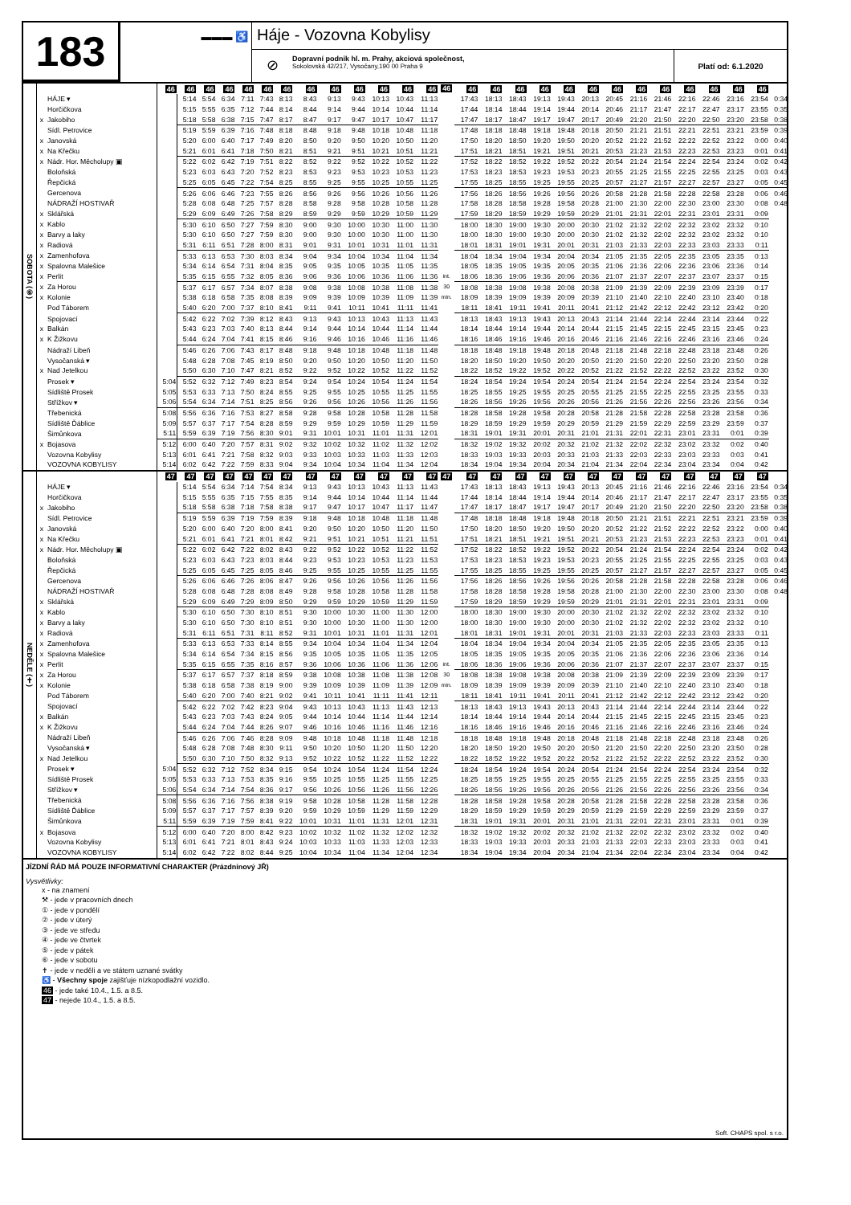183
▬▬▬ ♿
Háje - Vozovna Kobylisy
⊘
Dopravní podnik hl. m. Prahy, akciová společnost,
Sokolovská 42/217, Vysočany,190 00 Praha 9
Platí od: 6.1.2020
| SOBOTA (⑥) | | | 46 | 46 | 46 | 46 | 46 | 46 | 46 | 46 | 46 | 46 | 46 | 46 | 46 | 46 | 46 | 46 | 46 | 46 | 46 | 46 | 46 | 46 | 46 | 46 | 46 | 46 | 46 | |
| | | HÁJE ▾ | | 5:14 | 5:54 | 6:34 | 7:11 | 7:43 | 8:13 | 8:43 | 9:13 | 9:43 | 10:13 | 10:43 | 11:13 | | 17:43 | 18:13 | 18:43 | 19:13 | 19:43 | 20:13 | 20:45 | 21:16 | 21:46 | 22:16 | 22:46 | 23:16 | 23:54 | 0:34 |
| | | Horčičkova | | 5:15 | 5:55 | 6:35 | 7:12 | 7:44 | 8:14 | 8:44 | 9:14 | 9:44 | 10:14 | 10:44 | 11:14 | | 17:44 | 18:14 | 18:44 | 19:14 | 19:44 | 20:14 | 20:46 | 21:17 | 21:47 | 22:17 | 22:47 | 23:17 | 23:55 | 0:35 |
| | x | Jakobiho | | 5:18 | 5:58 | 6:38 | 7:15 | 7:47 | 8:17 | 8:47 | 9:17 | 9:47 | 10:17 | 10:47 | 11:17 | | 17:47 | 18:17 | 18:47 | 19:17 | 19:47 | 20:17 | 20:49 | 21:20 | 21:50 | 22:20 | 22:50 | 23:20 | 23:58 | 0:38 |
| | | Sídl. Petrovice | | 5:19 | 5:59 | 6:39 | 7:16 | 7:48 | 8:18 | 8:48 | 9:18 | 9:48 | 10:18 | 10:48 | 11:18 | | 17:48 | 18:18 | 18:48 | 19:18 | 19:48 | 20:18 | 20:50 | 21:21 | 21:51 | 22:21 | 22:51 | 23:21 | 23:59 | 0:39 |
| | x | Janovská | | 5:20 | 6:00 | 6:40 | 7:17 | 7:49 | 8:20 | 8:50 | 9:20 | 9:50 | 10:20 | 10:50 | 11:20 | | 17:50 | 18:20 | 18:50 | 19:20 | 19:50 | 20:20 | 20:52 | 21:22 | 21:52 | 22:22 | 22:52 | 23:22 | 0:00 | 0:40 |
| | x | Na Křečku | | 5:21 | 6:01 | 6:41 | 7:18 | 7:50 | 8:21 | 8:51 | 9:21 | 9:51 | 10:21 | 10:51 | 11:21 | | 17:51 | 18:21 | 18:51 | 19:21 | 19:51 | 20:21 | 20:53 | 21:23 | 21:53 | 22:23 | 22:53 | 23:23 | 0:01 | 0:41 |
| | x | Nádr. Hor. Měcholupy ▣ | | 5:22 | 6:02 | 6:42 | 7:19 | 7:51 | 8:22 | 8:52 | 9:22 | 9:52 | 10:22 | 10:52 | 11:22 | | 17:52 | 18:22 | 18:52 | 19:22 | 19:52 | 20:22 | 20:54 | 21:24 | 21:54 | 22:24 | 22:54 | 23:24 | 0:02 | 0:42 |
| | | Boloňská | | 5:23 | 6:03 | 6:43 | 7:20 | 7:52 | 8:23 | 8:53 | 9:23 | 9:53 | 10:23 | 10:53 | 11:23 | | 17:53 | 18:23 | 18:53 | 19:23 | 19:53 | 20:23 | 20:55 | 21:25 | 21:55 | 22:25 | 22:55 | 23:25 | 0:03 | 0:43 |
| | | Řepčická | | 5:25 | 6:05 | 6:45 | 7:22 | 7:54 | 8:25 | 8:55 | 9:25 | 9:55 | 10:25 | 10:55 | 11:25 | | 17:55 | 18:25 | 18:55 | 19:25 | 19:55 | 20:25 | 20:57 | 21:27 | 21:57 | 22:27 | 22:57 | 23:27 | 0:05 | 0:45 |
| | | Gercenova | | 5:26 | 6:06 | 6:46 | 7:23 | 7:55 | 8:26 | 8:56 | 9:26 | 9:56 | 10:26 | 10:56 | 11:26 | | 17:56 | 18:26 | 18:56 | 19:26 | 19:56 | 20:26 | 20:58 | 21:28 | 21:58 | 22:28 | 22:58 | 23:28 | 0:06 | 0:46 |
| | | NÁDRAŽÍ HOSTIVAŘ | | 5:28 | 6:08 | 6:48 | 7:25 | 7:57 | 8:28 | 8:58 | 9:28 | 9:58 | 10:28 | 10:58 | 11:28 | | 17:58 | 18:28 | 18:58 | 19:28 | 19:58 | 20:28 | 21:00 | 21:30 | 22:00 | 22:30 | 23:00 | 23:30 | 0:08 | 0:48 |
| | x | Sklářská | | 5:29 | 6:09 | 6:49 | 7:26 | 7:58 | 8:29 | 8:59 | 9:29 | 9:59 | 10:29 | 10:59 | 11:29 | | 17:59 | 18:29 | 18:59 | 19:29 | 19:59 | 20:29 | 21:01 | 21:31 | 22:01 | 22:31 | 23:01 | 23:31 | 0:09 | |
| | x | Kablo | | 5:30 | 6:10 | 6:50 | 7:27 | 7:59 | 8:30 | 9:00 | 9:30 | 10:00 | 10:30 | 11:00 | 11:30 | | 18:00 | 18:30 | 19:00 | 19:30 | 20:00 | 20:30 | 21:02 | 21:32 | 22:02 | 22:32 | 23:02 | 23:32 | 0:10 | |
| | x | Barvy a laky | | 5:30 | 6:10 | 6:50 | 7:27 | 7:59 | 8:30 | 9:00 | 9:30 | 10:00 | 10:30 | 11:00 | 11:30 | | 18:00 | 18:30 | 19:00 | 19:30 | 20:00 | 20:30 | 21:02 | 21:32 | 22:02 | 22:32 | 23:02 | 23:32 | 0:10 | |
| | x | Radiová | | 5:31 | 6:11 | 6:51 | 7:28 | 8:00 | 8:31 | 9:01 | 9:31 | 10:01 | 10:31 | 11:01 | 11:31 | | 18:01 | 18:31 | 19:01 | 19:31 | 20:01 | 20:31 | 21:03 | 21:33 | 22:03 | 22:33 | 23:03 | 23:33 | 0:11 | |
| | x | Zamenhofova | | 5:33 | 6:13 | 6:53 | 7:30 | 8:03 | 8:34 | 9:04 | 9:34 | 10:04 | 10:34 | 11:04 | 11:34 | | 18:04 | 18:34 | 19:04 | 19:34 | 20:04 | 20:34 | 21:05 | 21:35 | 22:05 | 22:35 | 23:05 | 23:35 | 0:13 | |
| | x | Spalovna Malešice | | 5:34 | 6:14 | 6:54 | 7:31 | 8:04 | 8:35 | 9:05 | 9:35 | 10:05 | 10:35 | 11:05 | 11:35 | | 18:05 | 18:35 | 19:05 | 19:35 | 20:05 | 20:35 | 21:06 | 21:36 | 22:06 | 22:36 | 23:06 | 23:36 | 0:14 | |
| | x | Perlit | | 5:35 | 6:15 | 6:55 | 7:32 | 8:05 | 8:36 | 9:06 | 9:36 | 10:06 | 10:36 | 11:06 | 11:36 | int. | 18:06 | 18:36 | 19:06 | 19:36 | 20:06 | 20:36 | 21:07 | 21:37 | 22:07 | 22:37 | 23:07 | 23:37 | 0:15 | |
| | x | Za Horou | | 5:37 | 6:17 | 6:57 | 7:34 | 8:07 | 8:38 | 9:08 | 9:38 | 10:08 | 10:38 | 11:08 | 11:38 | 30 | 18:08 | 18:38 | 19:08 | 19:38 | 20:08 | 20:38 | 21:09 | 21:39 | 22:09 | 22:39 | 23:09 | 23:39 | 0:17 | |
| | x | Kolonie | | 5:38 | 6:18 | 6:58 | 7:35 | 8:08 | 8:39 | 9:09 | 9:39 | 10:09 | 10:39 | 11:09 | 11:39 | min. | 18:09 | 18:39 | 19:09 | 19:39 | 20:09 | 20:39 | 21:10 | 21:40 | 22:10 | 22:40 | 23:10 | 23:40 | 0:18 | |
| | | Pod Táborem | | 5:40 | 6:20 | 7:00 | 7:37 | 8:10 | 8:41 | 9:11 | 9:41 | 10:11 | 10:41 | 11:11 | 11:41 | | 18:11 | 18:41 | 19:11 | 19:41 | 20:11 | 20:41 | 21:12 | 21:42 | 22:12 | 22:42 | 23:12 | 23:42 | 0:20 | |
| | | Spojovací | | 5:42 | 6:22 | 7:02 | 7:39 | 8:12 | 8:43 | 9:13 | 9:43 | 10:13 | 10:43 | 11:13 | 11:43 | | 18:13 | 18:43 | 19:13 | 19:43 | 20:13 | 20:43 | 21:14 | 21:44 | 22:14 | 22:44 | 23:14 | 23:44 | 0:22 | |
| | x | Balkán | | 5:43 | 6:23 | 7:03 | 7:40 | 8:13 | 8:44 | 9:14 | 9:44 | 10:14 | 10:44 | 11:14 | 11:44 | | 18:14 | 18:44 | 19:14 | 19:44 | 20:14 | 20:44 | 21:15 | 21:45 | 22:15 | 22:45 | 23:15 | 23:45 | 0:23 | |
| | x | K Žižkovu | | 5:44 | 6:24 | 7:04 | 7:41 | 8:15 | 8:46 | 9:16 | 9:46 | 10:16 | 10:46 | 11:16 | 11:46 | | 18:16 | 18:46 | 19:16 | 19:46 | 20:16 | 20:46 | 21:16 | 21:46 | 22:16 | 22:46 | 23:16 | 23:46 | 0:24 | |
| | | Nádraží Libeň | | 5:46 | 6:26 | 7:06 | 7:43 | 8:17 | 8:48 | 9:18 | 9:48 | 10:18 | 10:48 | 11:18 | 11:48 | | 18:18 | 18:48 | 19:18 | 19:48 | 20:18 | 20:48 | 21:18 | 21:48 | 22:18 | 22:48 | 23:18 | 23:48 | 0:26 | |
| | | Vysočanská ▾ | | 5:48 | 6:28 | 7:08 | 7:45 | 8:19 | 8:50 | 9:20 | 9:50 | 10:20 | 10:50 | 11:20 | 11:50 | | 18:20 | 18:50 | 19:20 | 19:50 | 20:20 | 20:50 | 21:20 | 21:50 | 22:20 | 22:50 | 23:20 | 23:50 | 0:28 | |
| | x | Nad Jetelkou | | 5:50 | 6:30 | 7:10 | 7:47 | 8:21 | 8:52 | 9:22 | 9:52 | 10:22 | 10:52 | 11:22 | 11:52 | | 18:22 | 18:52 | 19:22 | 19:52 | 20:22 | 20:52 | 21:22 | 21:52 | 22:22 | 22:52 | 23:22 | 23:52 | 0:30 | |
| | | Prosek ▾ | 5:04 | 5:52 | 6:32 | 7:12 | 7:49 | 8:23 | 8:54 | 9:24 | 9:54 | 10:24 | 10:54 | 11:24 | 11:54 | | 18:24 | 18:54 | 19:24 | 19:54 | 20:24 | 20:54 | 21:24 | 21:54 | 22:24 | 22:54 | 23:24 | 23:54 | 0:32 | |
| | | Sídliště Prosek | 5:05 | 5:53 | 6:33 | 7:13 | 7:50 | 8:24 | 8:55 | 9:25 | 9:55 | 10:25 | 10:55 | 11:25 | 11:55 | | 18:25 | 18:55 | 19:25 | 19:55 | 20:25 | 20:55 | 21:25 | 21:55 | 22:25 | 22:55 | 23:25 | 23:55 | 0:33 | |
| | | Střížkov ▾ | 5:06 | 5:54 | 6:34 | 7:14 | 7:51 | 8:25 | 8:56 | 9:26 | 9:56 | 10:26 | 10:56 | 11:26 | 11:56 | | 18:26 | 18:56 | 19:26 | 19:56 | 20:26 | 20:56 | 21:26 | 21:56 | 22:26 | 22:56 | 23:26 | 23:56 | 0:34 | |
| | | Třebenická | 5:08 | 5:56 | 6:36 | 7:16 | 7:53 | 8:27 | 8:58 | 9:28 | 9:58 | 10:28 | 10:58 | 11:28 | 11:58 | | 18:28 | 18:58 | 19:28 | 19:58 | 20:28 | 20:58 | 21:28 | 21:58 | 22:28 | 22:58 | 23:28 | 23:58 | 0:36 | |
| | | Sídliště Ďáblice | 5:09 | 5:57 | 6:37 | 7:17 | 7:54 | 8:28 | 8:59 | 9:29 | 9:59 | 10:29 | 10:59 | 11:29 | 11:59 | | 18:29 | 18:59 | 19:29 | 19:59 | 20:29 | 20:59 | 21:29 | 21:59 | 22:29 | 22:59 | 23:29 | 23:59 | 0:37 | |
| | | Šimůnkova | 5:11 | 5:59 | 6:39 | 7:19 | 7:56 | 8:30 | 9:01 | 9:31 | 10:01 | 10:31 | 11:01 | 11:31 | 12:01 | | 18:31 | 19:01 | 19:31 | 20:01 | 20:31 | 21:01 | 21:31 | 22:01 | 22:31 | 23:01 | 23:31 | 0:01 | 0:39 | |
| | x | Bojasova | 5:12 | 6:00 | 6:40 | 7:20 | 7:57 | 8:31 | 9:02 | 9:32 | 10:02 | 10:32 | 11:02 | 11:32 | 12:02 | | 18:32 | 19:02 | 19:32 | 20:02 | 20:32 | 21:02 | 21:32 | 22:02 | 22:32 | 23:02 | 23:32 | 0:02 | 0:40 | |
| | | Vozovna Kobylisy | 5:13 | 6:01 | 6:41 | 7:21 | 7:58 | 8:32 | 9:03 | 9:33 | 10:03 | 10:33 | 11:03 | 11:33 | 12:03 | | 18:33 | 19:03 | 19:33 | 20:03 | 20:33 | 21:03 | 21:33 | 22:03 | 22:33 | 23:03 | 23:33 | 0:03 | 0:41 | |
| | | VOZOVNA KOBYLISY | 5:14 | 6:02 | 6:42 | 7:22 | 7:59 | 8:33 | 9:04 | 9:34 | 10:04 | 10:34 | 11:04 | 11:34 | 12:04 | | 18:34 | 19:04 | 19:34 | 20:04 | 20:34 | 21:04 | 21:34 | 22:04 | 22:34 | 23:04 | 23:34 | 0:04 | 0:42 | |
| NEDĚLE (✝) | | | 47 | 47 | 47 | 47 | 47 | 47 | 47 | 47 | 47 | 47 | 47 | 47 | 47 | 47 | 47 | 47 | 47 | 47 | 47 | 47 | 47 | 47 | 47 | 47 | 47 | 47 | 47 | |
| | | HÁJE ▾ | | 5:14 | 5:54 | 6:34 | 7:14 | 7:54 | 8:34 | 9:13 | 9:43 | 10:13 | 10:43 | 11:13 | 11:43 | | 17:43 | 18:13 | 18:43 | 19:13 | 19:43 | 20:13 | 20:45 | 21:16 | 21:46 | 22:16 | 22:46 | 23:16 | 23:54 | 0:34 |
| | | Horčičkova | | 5:15 | 5:55 | 6:35 | 7:15 | 7:55 | 8:35 | 9:14 | 9:44 | 10:14 | 10:44 | 11:14 | 11:44 | | 17:44 | 18:14 | 18:44 | 19:14 | 19:44 | 20:14 | 20:46 | 21:17 | 21:47 | 22:17 | 22:47 | 23:17 | 23:55 | 0:35 |
| | x | Jakobiho | | 5:18 | 5:58 | 6:38 | 7:18 | 7:58 | 8:38 | 9:17 | 9:47 | 10:17 | 10:47 | 11:17 | 11:47 | | 17:47 | 18:17 | 18:47 | 19:17 | 19:47 | 20:17 | 20:49 | 21:20 | 21:50 | 22:20 | 22:50 | 23:20 | 23:58 | 0:38 |
| | | Sídl. Petrovice | | 5:19 | 5:59 | 6:39 | 7:19 | 7:59 | 8:39 | 9:18 | 9:48 | 10:18 | 10:48 | 11:18 | 11:48 | | 17:48 | 18:18 | 18:48 | 19:18 | 19:48 | 20:18 | 20:50 | 21:21 | 21:51 | 22:21 | 22:51 | 23:21 | 23:59 | 0:39 |
| | x | Janovská | | 5:20 | 6:00 | 6:40 | 7:20 | 8:00 | 8:41 | 9:20 | 9:50 | 10:20 | 10:50 | 11:20 | 11:50 | | 17:50 | 18:20 | 18:50 | 19:20 | 19:50 | 20:20 | 20:52 | 21:22 | 21:52 | 22:22 | 22:52 | 23:22 | 0:00 | 0:40 |
| | x | Na Křečku | | 5:21 | 6:01 | 6:41 | 7:21 | 8:01 | 8:42 | 9:21 | 9:51 | 10:21 | 10:51 | 11:21 | 11:51 | | 17:51 | 18:21 | 18:51 | 19:21 | 19:51 | 20:21 | 20:53 | 21:23 | 21:53 | 22:23 | 22:53 | 23:23 | 0:01 | 0:41 |
| | x | Nádr. Hor. Měcholupy ▣ | | 5:22 | 6:02 | 6:42 | 7:22 | 8:02 | 8:43 | 9:22 | 9:52 | 10:22 | 10:52 | 11:22 | 11:52 | | 17:52 | 18:22 | 18:52 | 19:22 | 19:52 | 20:22 | 20:54 | 21:24 | 21:54 | 22:24 | 22:54 | 23:24 | 0:02 | 0:42 |
| | | Boloňská | | 5:23 | 6:03 | 6:43 | 7:23 | 8:03 | 8:44 | 9:23 | 9:53 | 10:23 | 10:53 | 11:23 | 11:53 | | 17:53 | 18:23 | 18:53 | 19:23 | 19:53 | 20:23 | 20:55 | 21:25 | 21:55 | 22:25 | 22:55 | 23:25 | 0:03 | 0:43 |
| | | Řepčická | | 5:25 | 6:05 | 6:45 | 7:25 | 8:05 | 8:46 | 9:25 | 9:55 | 10:25 | 10:55 | 11:25 | 11:55 | | 17:55 | 18:25 | 18:55 | 19:25 | 19:55 | 20:25 | 20:57 | 21:27 | 21:57 | 22:27 | 22:57 | 23:27 | 0:05 | 0:45 |
| | | Gercenova | | 5:26 | 6:06 | 6:46 | 7:26 | 8:06 | 8:47 | 9:26 | 9:56 | 10:26 | 10:56 | 11:26 | 11:56 | | 17:56 | 18:26 | 18:56 | 19:26 | 19:56 | 20:26 | 20:58 | 21:28 | 21:58 | 22:28 | 22:58 | 23:28 | 0:06 | 0:46 |
| | | NÁDRAŽÍ HOSTIVAŘ | | 5:28 | 6:08 | 6:48 | 7:28 | 8:08 | 8:49 | 9:28 | 9:58 | 10:28 | 10:58 | 11:28 | 11:58 | | 17:58 | 18:28 | 18:58 | 19:28 | 19:58 | 20:28 | 21:00 | 21:30 | 22:00 | 22:30 | 23:00 | 23:30 | 0:08 | 0:48 |
| | x | Sklářská | | 5:29 | 6:09 | 6:49 | 7:29 | 8:09 | 8:50 | 9:29 | 9:59 | 10:29 | 10:59 | 11:29 | 11:59 | | 17:59 | 18:29 | 18:59 | 19:29 | 19:59 | 20:29 | 21:01 | 21:31 | 22:01 | 22:31 | 23:01 | 23:31 | 0:09 | |
| | x | Kablo | | 5:30 | 6:10 | 6:50 | 7:30 | 8:10 | 8:51 | 9:30 | 10:00 | 10:30 | 11:00 | 11:30 | 12:00 | | 18:00 | 18:30 | 19:00 | 19:30 | 20:00 | 20:30 | 21:02 | 21:32 | 22:02 | 22:32 | 23:02 | 23:32 | 0:10 | |
| | x | Barvy a laky | | 5:30 | 6:10 | 6:50 | 7:30 | 8:10 | 8:51 | 9:30 | 10:00 | 10:30 | 11:00 | 11:30 | 12:00 | | 18:00 | 18:30 | 19:00 | 19:30 | 20:00 | 20:30 | 21:02 | 21:32 | 22:02 | 22:32 | 23:02 | 23:32 | 0:10 | |
| | x | Radiová | | 5:31 | 6:11 | 6:51 | 7:31 | 8:11 | 8:52 | 9:31 | 10:01 | 10:31 | 11:01 | 11:31 | 12:01 | | 18:01 | 18:31 | 19:01 | 19:31 | 20:01 | 20:31 | 21:03 | 21:33 | 22:03 | 22:33 | 23:03 | 23:33 | 0:11 | |
| | x | Zamenhofova | | 5:33 | 6:13 | 6:53 | 7:33 | 8:14 | 8:55 | 9:34 | 10:04 | 10:34 | 11:04 | 11:34 | 12:04 | | 18:04 | 18:34 | 19:04 | 19:34 | 20:04 | 20:34 | 21:05 | 21:35 | 22:05 | 22:35 | 23:05 | 23:35 | 0:13 | |
| | x | Spalovna Malešice | | 5:34 | 6:14 | 6:54 | 7:34 | 8:15 | 8:56 | 9:35 | 10:05 | 10:35 | 11:05 | 11:35 | 12:05 | | 18:05 | 18:35 | 19:05 | 19:35 | 20:05 | 20:35 | 21:06 | 21:36 | 22:06 | 22:36 | 23:06 | 23:36 | 0:14 | |
| | x | Perlit | | 5:35 | 6:15 | 6:55 | 7:35 | 8:16 | 8:57 | 9:36 | 10:06 | 10:36 | 11:06 | 11:36 | 12:06 | int. | 18:06 | 18:36 | 19:06 | 19:36 | 20:06 | 20:36 | 21:07 | 21:37 | 22:07 | 22:37 | 23:07 | 23:37 | 0:15 | |
| | x | Za Horou | | 5:37 | 6:17 | 6:57 | 7:37 | 8:18 | 8:59 | 9:38 | 10:08 | 10:38 | 11:08 | 11:38 | 12:08 | 30 | 18:08 | 18:38 | 19:08 | 19:38 | 20:08 | 20:38 | 21:09 | 21:39 | 22:09 | 22:39 | 23:09 | 23:39 | 0:17 | |
| | x | Kolonie | | 5:38 | 6:18 | 6:58 | 7:38 | 8:19 | 9:00 | 9:39 | 10:09 | 10:39 | 11:09 | 11:39 | 12:09 | min. | 18:09 | 18:39 | 19:09 | 19:39 | 20:09 | 20:39 | 21:10 | 21:40 | 22:10 | 22:40 | 23:10 | 23:40 | 0:18 | |
| | | Pod Táborem | | 5:40 | 6:20 | 7:00 | 7:40 | 8:21 | 9:02 | 9:41 | 10:11 | 10:41 | 11:11 | 11:41 | 12:11 | | 18:11 | 18:41 | 19:11 | 19:41 | 20:11 | 20:41 | 21:12 | 21:42 | 22:12 | 22:42 | 23:12 | 23:42 | 0:20 | |
| | | Spojovací | | 5:42 | 6:22 | 7:02 | 7:42 | 8:23 | 9:04 | 9:43 | 10:13 | 10:43 | 11:13 | 11:43 | 12:13 | | 18:13 | 18:43 | 19:13 | 19:43 | 20:13 | 20:43 | 21:14 | 21:44 | 22:14 | 22:44 | 23:14 | 23:44 | 0:22 | |
| | x | Balkán | | 5:43 | 6:23 | 7:03 | 7:43 | 8:24 | 9:05 | 9:44 | 10:14 | 10:44 | 11:14 | 11:44 | 12:14 | | 18:14 | 18:44 | 19:14 | 19:44 | 20:14 | 20:44 | 21:15 | 21:45 | 22:15 | 22:45 | 23:15 | 23:45 | 0:23 | |
| | x | K Žižkovu | | 5:44 | 6:24 | 7:04 | 7:44 | 8:26 | 9:07 | 9:46 | 10:16 | 10:46 | 11:16 | 11:46 | 12:16 | | 18:16 | 18:46 | 19:16 | 19:46 | 20:16 | 20:46 | 21:16 | 21:46 | 22:16 | 22:46 | 23:16 | 23:46 | 0:24 | |
| | | Nádraží Libeň | | 5:46 | 6:26 | 7:06 | 7:46 | 8:28 | 9:09 | 9:48 | 10:18 | 10:48 | 11:18 | 11:48 | 12:18 | | 18:18 | 18:48 | 19:18 | 19:48 | 20:18 | 20:48 | 21:18 | 21:48 | 22:18 | 22:48 | 23:18 | 23:48 | 0:26 | |
| | | Vysočanská ▾ | | 5:48 | 6:28 | 7:08 | 7:48 | 8:30 | 9:11 | 9:50 | 10:20 | 10:50 | 11:20 | 11:50 | 12:20 | | 18:20 | 18:50 | 19:20 | 19:50 | 20:20 | 20:50 | 21:20 | 21:50 | 22:20 | 22:50 | 23:20 | 23:50 | 0:28 | |
| | x | Nad Jetelkou | | 5:50 | 6:30 | 7:10 | 7:50 | 8:32 | 9:13 | 9:52 | 10:22 | 10:52 | 11:22 | 11:52 | 12:22 | | 18:22 | 18:52 | 19:22 | 19:52 | 20:22 | 20:52 | 21:22 | 21:52 | 22:22 | 22:52 | 23:22 | 23:52 | 0:30 | |
| | | Prosek ▾ | 5:04 | 5:52 | 6:32 | 7:12 | 7:52 | 8:34 | 9:15 | 9:54 | 10:24 | 10:54 | 11:24 | 11:54 | 12:24 | | 18:24 | 18:54 | 19:24 | 19:54 | 20:24 | 20:54 | 21:24 | 21:54 | 22:24 | 22:54 | 23:24 | 23:54 | 0:32 | |
| | | Sídliště Prosek | 5:05 | 5:53 | 6:33 | 7:13 | 7:53 | 8:35 | 9:16 | 9:55 | 10:25 | 10:55 | 11:25 | 11:55 | 12:25 | | 18:25 | 18:55 | 19:25 | 19:55 | 20:25 | 20:55 | 21:25 | 21:55 | 22:25 | 22:55 | 23:25 | 23:55 | 0:33 | |
| | | Střížkov ▾ | 5:06 | 5:54 | 6:34 | 7:14 | 7:54 | 8:36 | 9:17 | 9:56 | 10:26 | 10:56 | 11:26 | 11:56 | 12:26 | | 18:26 | 18:56 | 19:26 | 19:56 | 20:26 | 20:56 | 21:26 | 21:56 | 22:26 | 22:56 | 23:26 | 23:56 | 0:34 | |
| | | Třebenická | 5:08 | 5:56 | 6:36 | 7:16 | 7:56 | 8:38 | 9:19 | 9:58 | 10:28 | 10:58 | 11:28 | 11:58 | 12:28 | | 18:28 | 18:58 | 19:28 | 19:58 | 20:28 | 20:58 | 21:28 | 21:58 | 22:28 | 22:58 | 23:28 | 23:58 | 0:36 | |
| | | Sídliště Ďáblice | 5:09 | 5:57 | 6:37 | 7:17 | 7:57 | 8:39 | 9:20 | 9:59 | 10:29 | 10:59 | 11:29 | 11:59 | 12:29 | | 18:29 | 18:59 | 19:29 | 19:59 | 20:29 | 20:59 | 21:29 | 21:59 | 22:29 | 22:59 | 23:29 | 23:59 | 0:37 | |
| | | Šimůnkova | 5:11 | 5:59 | 6:39 | 7:19 | 7:59 | 8:41 | 9:22 | 10:01 | 10:31 | 11:01 | 11:31 | 12:01 | 12:31 | | 18:31 | 19:01 | 19:31 | 20:01 | 20:31 | 21:01 | 21:31 | 22:01 | 22:31 | 23:01 | 23:31 | 0:01 | 0:39 | |
| | x | Bojasova | 5:12 | 6:00 | 6:40 | 7:20 | 8:00 | 8:42 | 9:23 | 10:02 | 10:32 | 11:02 | 11:32 | 12:02 | 12:32 | | 18:32 | 19:02 | 19:32 | 20:02 | 20:32 | 21:02 | 21:32 | 22:02 | 22:32 | 23:02 | 23:32 | 0:02 | 0:40 | |
| | | Vozovna Kobylisy | 5:13 | 6:01 | 6:41 | 7:21 | 8:01 | 8:43 | 9:24 | 10:03 | 10:33 | 11:03 | 11:33 | 12:03 | 12:33 | | 18:33 | 19:03 | 19:33 | 20:03 | 20:33 | 21:03 | 21:33 | 22:03 | 22:33 | 23:03 | 23:33 | 0:03 | 0:41 | |
| | | VOZOVNA KOBYLISY | 5:14 | 6:02 | 6:42 | 7:22 | 8:02 | 8:44 | 9:25 | 10:04 | 10:34 | 11:04 | 11:34 | 12:04 | 12:34 | | 18:34 | 19:04 | 19:34 | 20:04 | 20:34 | 21:04 | 21:34 | 22:04 | 22:34 | 23:04 | 23:34 | 0:04 | 0:42 | |
JÍZDNÍ ŘÁD MÁ POUZE INFORMATIVNÍ CHARAKTER (Prázdninový JŘ)
Vysvětlivky:
x - na znamení
⚒ - jede v pracovních dnech
① - jede v pondělí
② - jede v úterý
③ - jede ve středu
④ - jede ve čtvrtek
⑤ - jede v pátek
⑥ - jede v sobotu
✝ - jede v neděli a ve státem uznané svátky
♿ - Všechny spoje zajišťuje nízkopodlažní vozidlo.
46 - jede také 10.4., 1.5. a 8.5.
47 - nejede 10.4., 1.5. a 8.5.
Soft. CHAPS spol. s r.o.